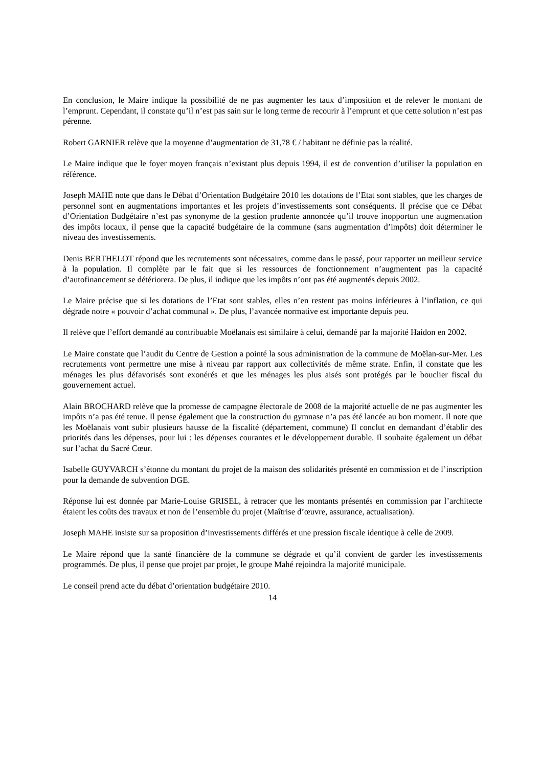En conclusion, le Maire indique la possibilité de ne pas augmenter les taux d’imposition et de relever le montant de l’emprunt. Cependant, il constate qu’il n’est pas sain sur le long terme de recourir à l’emprunt et que cette solution n’est pas pérenne.
Robert GARNIER relève que la moyenne d’augmentation de 31,78 € / habitant ne définie pas la réalité.
Le Maire indique que le foyer moyen français n’existant plus depuis 1994, il est de convention d’utiliser la population en référence.
Joseph MAHE note que dans le Débat d’Orientation Budgétaire 2010 les dotations de l’Etat sont stables, que les charges de personnel sont en augmentations importantes et les projets d’investissements sont conséquents. Il précise que ce Débat d’Orientation Budgétaire n’est pas synonyme de la gestion prudente annoncée qu’il trouve inopportun une augmentation des impôts locaux, il pense que la capacité budgétaire de la commune (sans augmentation d’impôts) doit déterminer le niveau des investissements.
Denis BERTHELOT répond que les recrutements sont nécessaires, comme dans le passé, pour rapporter un meilleur service à la population. Il complète par le fait que si les ressources de fonctionnement n’augmentent pas la capacité d’autofinancement se détériorera. De plus, il indique que les impôts n’ont pas été augmentés depuis 2002.
Le Maire précise que si les dotations de l’Etat sont stables, elles n’en restent pas moins inférieures à l’inflation, ce qui dégrade notre « pouvoir d’achat communal ». De plus, l’avancée normative est importante depuis peu.
Il relève que l’effort demandé au contribuable Moëlanais est similaire à celui, demandé par la majorité Haidon en 2002.
Le Maire constate que l’audit du Centre de Gestion a pointé la sous administration de la commune de Moëlan-sur-Mer. Les recrutements vont permettre une mise à niveau par rapport aux collectivités de même strate. Enfin, il constate que les ménages les plus défavorisés sont exonérés et que les ménages les plus aisés sont protégés par le bouclier fiscal du gouvernement actuel.
Alain BROCHARD relève que la promesse de campagne électorale de 2008 de la majorité actuelle de ne pas augmenter les impôts n’a pas été tenue. Il pense également que la construction du gymnase n’a pas été lancée au bon moment. Il note que les Moëlanais vont subir plusieurs hausse de la fiscalité (département, commune) Il conclut en demandant d’établir des priorités dans les dépenses, pour lui : les dépenses courantes et le développement durable. Il souhaite également un débat sur l’achat du Sacré Cœur.
Isabelle GUYVARCH s’étonne du montant du projet de la maison des solidarités présenté en commission et de l’inscription pour la demande de subvention DGE.
Réponse lui est donnée par Marie-Louise GRISEL, à retracer que les montants présentés en commission par l’architecte étaient les coûts des travaux et non de l’ensemble du projet (Maîtrise d’œuvre, assurance, actualisation).
Joseph MAHE insiste sur sa proposition d’investissements différés et une pression fiscale identique à celle de 2009.
Le Maire répond que la santé financière de la commune se dégrade et qu’il convient de garder les investissements programmés. De plus, il pense que projet par projet, le groupe Mahé rejoindra la majorité municipale.
Le conseil prend acte du débat d’orientation budgétaire 2010.
14